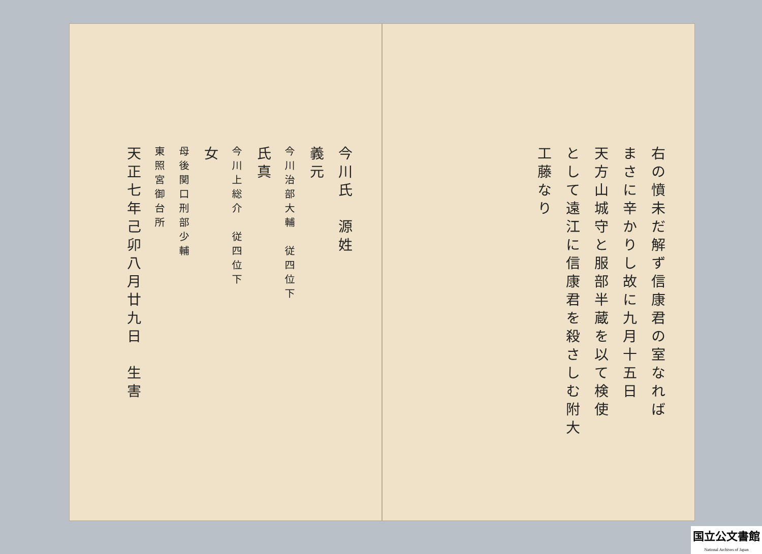今川氏　源姓
義元
今川治部大輔　従四位下
氏真
今川上総介　従四位下
女
母後関口刑部少輔
東照宮御台所
天正七年己卯八月廿九日　生害
右の憤未だ解ず信康君の室なれば
まさに辛かりし故に九月十五日
天方山城守と服部半蔵を以て検使
として遠江に信康君を殺さしむ附大
工藤なり
国立公文書館
National Archives of Japan